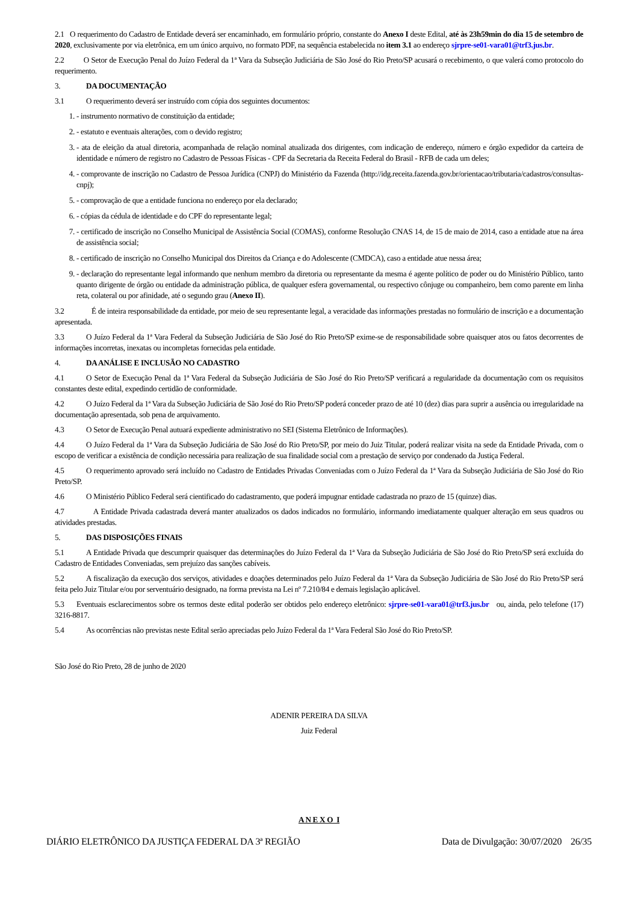2.1 O requerimento do Cadastro de Entidade deverá ser encaminhado, em formulário próprio, constante do Anexo I deste Edital, até às 23h59min do dia 15 de setembro de 2020, exclusivamente por via eletrônica, em um único arquivo, no formato PDF, na sequência estabelecida no item 3.1 ao endereço sjrpre-se01-vara01@trf3.jus.br.
2.2 O Setor de Execução Penal do Juízo Federal da 1ª Vara da Subseção Judiciária de São José do Rio Preto/SP acusará o recebimento, o que valerá como protocolo do requerimento.
3. DA DOCUMENTAÇÃO
3.1 O requerimento deverá ser instruído com cópia dos seguintes documentos:
1. - instrumento normativo de constituição da entidade;
2. - estatuto e eventuais alterações, com o devido registro;
3. - ata de eleição da atual diretoria, acompanhada de relação nominal atualizada dos dirigentes, com indicação de endereço, número e órgão expedidor da carteira de identidade e número de registro no Cadastro de Pessoas Físicas - CPF da Secretaria da Receita Federal do Brasil - RFB de cada um deles;
4. - comprovante de inscrição no Cadastro de Pessoa Jurídica (CNPJ) do Ministério da Fazenda (http://idg.receita.fazenda.gov.br/orientacao/tributaria/cadastros/consultas-cnpj);
5. - comprovação de que a entidade funciona no endereço por ela declarado;
6. - cópias da cédula de identidade e do CPF do representante legal;
7. - certificado de inscrição no Conselho Municipal de Assistência Social (COMAS), conforme Resolução CNAS 14, de 15 de maio de 2014, caso a entidade atue na área de assistência social;
8. - certificado de inscrição no Conselho Municipal dos Direitos da Criança e do Adolescente (CMDCA), caso a entidade atue nessa área;
9. - declaração do representante legal informando que nenhum membro da diretoria ou representante da mesma é agente político de poder ou do Ministério Público, tanto quanto dirigente de órgão ou entidade da administração pública, de qualquer esfera governamental, ou respectivo cônjuge ou companheiro, bem como parente em linha reta, colateral ou por afinidade, até o segundo grau (Anexo II).
3.2 É de inteira responsabilidade da entidade, por meio de seu representante legal, a veracidade das informações prestadas no formulário de inscrição e a documentação apresentada.
3.3 O Juízo Federal da 1ª Vara Federal da Subseção Judiciária de São José do Rio Preto/SP exime-se de responsabilidade sobre quaisquer atos ou fatos decorrentes de informações incorretas, inexatas ou incompletas fornecidas pela entidade.
4. DA ANÁLISE E INCLUSÃO NO CADASTRO
4.1 O Setor de Execução Penal da 1ª Vara Federal da Subseção Judiciária de São José do Rio Preto/SP verificará a regularidade da documentação com os requisitos constantes deste edital, expedindo certidão de conformidade.
4.2 O Juízo Federal da 1ª Vara da Subseção Judiciária de São José do Rio Preto/SP poderá conceder prazo de até 10 (dez) dias para suprir a ausência ou irregularidade na documentação apresentada, sob pena de arquivamento.
4.3 O Setor de Execução Penal autuará expediente administrativo no SEI (Sistema Eletrônico de Informações).
4.4 O Juízo Federal da 1ª Vara da Subseção Judiciária de São José do Rio Preto/SP, por meio do Juiz Titular, poderá realizar visita na sede da Entidade Privada, com o escopo de verificar a existência de condição necessária para realização de sua finalidade social com a prestação de serviço por condenado da Justiça Federal.
4.5 O requerimento aprovado será incluído no Cadastro de Entidades Privadas Conveniadas com o Juízo Federal da 1ª Vara da Subseção Judiciária de São José do Rio Preto/SP.
4.6 O Ministério Público Federal será cientificado do cadastramento, que poderá impugnar entidade cadastrada no prazo de 15 (quinze) dias.
4.7 A Entidade Privada cadastrada deverá manter atualizados os dados indicados no formulário, informando imediatamente qualquer alteração em seus quadros ou atividades prestadas.
5. DAS DISPOSIÇÕES FINAIS
5.1 A Entidade Privada que descumprir quaisquer das determinações do Juízo Federal da 1ª Vara da Subseção Judiciária de São José do Rio Preto/SP será excluída do Cadastro de Entidades Conveniadas, sem prejuízo das sanções cabíveis.
5.2 A fiscalização da execução dos serviços, atividades e doações determinados pelo Juízo Federal da 1ª Vara da Subseção Judiciária de São José do Rio Preto/SP será feita pelo Juiz Titular e/ou por serventuário designado, na forma prevista na Lei nº 7.210/84 e demais legislação aplicável.
5.3 Eventuais esclarecimentos sobre os termos deste edital poderão ser obtidos pelo endereço eletrônico: sjrpre-se01-vara01@trf3.jus.br ou, ainda, pelo telefone (17) 3216-8817.
5.4 As ocorrências não previstas neste Edital serão apreciadas pelo Juízo Federal da 1ª Vara Federal São José do Rio Preto/SP.
São José do Rio Preto, 28 de junho de 2020
ADENIR PEREIRA DA SILVA
Juiz Federal
A N E X O I
DIÁRIO ELETRÔNICO DA JUSTIÇA FEDERAL DA 3ª REGIÃO Data de Divulgação: 30/07/2020 26/35